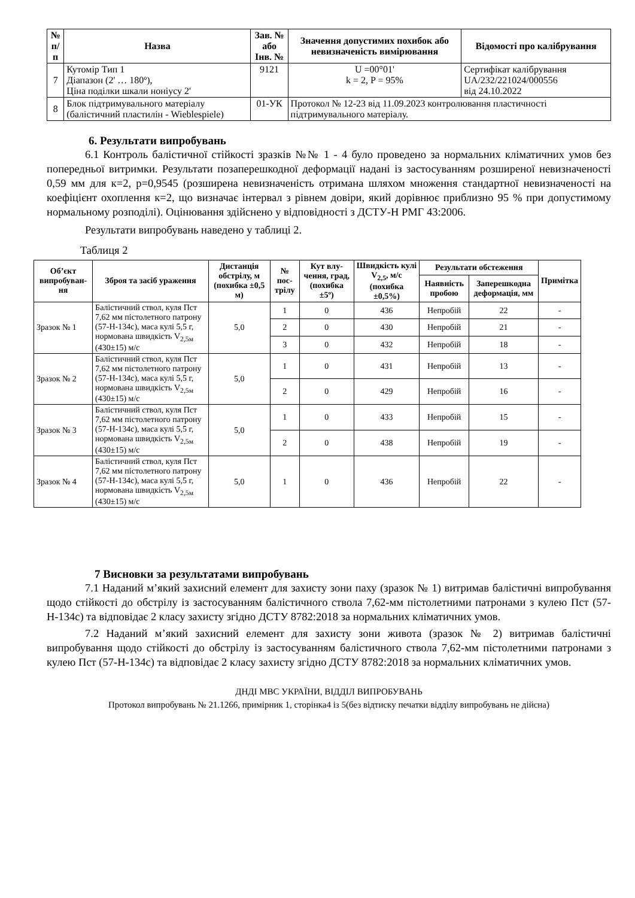| № п/п | Назва | Зав. № або Інв. № | Значення допустимих похибок або невизначеність вимірювання | Відомості про калібрування |
| --- | --- | --- | --- | --- |
| 7 | Кутомір Тип 1 Діапазон (2' … 180º), Ціна поділки шкали ноніусу 2' | 9121 | U =00°01' k = 2, P = 95% | Сертифікат калібрування UA/232/221024/000556 від 24.10.2022 |
| 8 | Блок підтримувального матеріалу (балістичний пластилін - Wieblespiele) | 01-УК | Протокол № 12-23 від 11.09.2023 контролювання пластичності підтримувального матеріалу. | |
6. Результати випробувань
6.1 Контроль балістичної стійкості зразків №№ 1 - 4 було проведено за нормальних кліматичних умов без попередньої витримки. Результати позаперешкодної деформації надані із застосуванням розширеної невизначеності 0,59 мм для к=2, р=0,9545 (розширена невизначеність отримана шляхом множення стандартної невизначеності на коефіцієнт охоплення к=2, що визначає інтервал з рівнем довіри, який дорівнює приблизно 95 % при допустимому нормальному розподілі). Оцінювання здійснено у відповідності з ДСТУ-Н РМГ 43:2006.
Результати випробувань наведено у таблиці 2.
Таблиця 2
| Об’єкт випробуван-ня | Зброя та засіб ураження | Дистанція обстрілу, м (похибка ±0,5 м) | № пос-трілу | Кут влу-чення, град, (похибка ±5º) | Швидкість кулі V<sub>2,5</sub>, м/с (похибка ±0,5%) | Результати обстеження | | Примітка |
| --- | --- | --- | --- | --- | --- | --- | --- | --- |
| | | | | | | Наявність пробою | Заперешкодна деформація, мм | |
| Зразок № 1 | Балістичний ствол, куля Пст 7,62 мм пістолетного патрону (57-Н-134с), маса кулі 5,5 г, нормована швидкість V<sub>2,5м</sub> (430±15) м/с | 5,0 | 1 | 0 | 436 | Непробій | 22 | - |
| | | | 2 | 0 | 430 | Непробій | 21 | - |
| | | | 3 | 0 | 432 | Непробій | 18 | - |
| Зразок № 2 | Балістичний ствол, куля Пст 7,62 мм пістолетного патрону (57-Н-134с), маса кулі 5,5 г, нормована швидкість V<sub>2,5м</sub> (430±15) м/с | 5,0 | 1 | 0 | 431 | Непробій | 13 | - |
| | | | 2 | 0 | 429 | Непробій | 16 | - |
| Зразок № 3 | Балістичний ствол, куля Пст 7,62 мм пістолетного патрону (57-Н-134с), маса кулі 5,5 г, нормована швидкість V<sub>2,5м</sub> (430±15) м/с | 5,0 | 1 | 0 | 433 | Непробій | 15 | - |
| | | | 2 | 0 | 438 | Непробій | 19 | - |
| Зразок № 4 | Балістичний ствол, куля Пст 7,62 мм пістолетного патрону (57-Н-134с), маса кулі 5,5 г, нормована швидкість V<sub>2,5м</sub> (430±15) м/с | 5,0 | 1 | 0 | 436 | Непробій | 22 | - |
7 Висновки за результатами випробувань
7.1 Наданий м’який захисний елемент для захисту зони паху (зразок № 1) витримав балістичні випробування щодо стійкості до обстрілу із застосуванням балістичного ствола 7,62-мм пістолетними патронами з кулею Пст (57-Н-134с) та відповідає 2 класу захисту згідно ДСТУ 8782:2018 за нормальних кліматичних умов.
7.2 Наданий м’який захисний елемент для захисту зони живота (зразок № 2) витримав балістичні випробування щодо стійкості до обстрілу із застосуванням балістичного ствола 7,62-мм пістолетними патронами з кулею Пст (57-Н-134с) та відповідає 2 класу захисту згідно ДСТУ 8782:2018 за нормальних кліматичних умов.
ДНДІ МВС УКРАЇНИ, ВІДДІЛ ВИПРОБУВАНЬ
Протокол випробувань № 21.1266, примірник 1, сторінка4 із 5(без відтиску печатки відділу випробувань не дійсна)